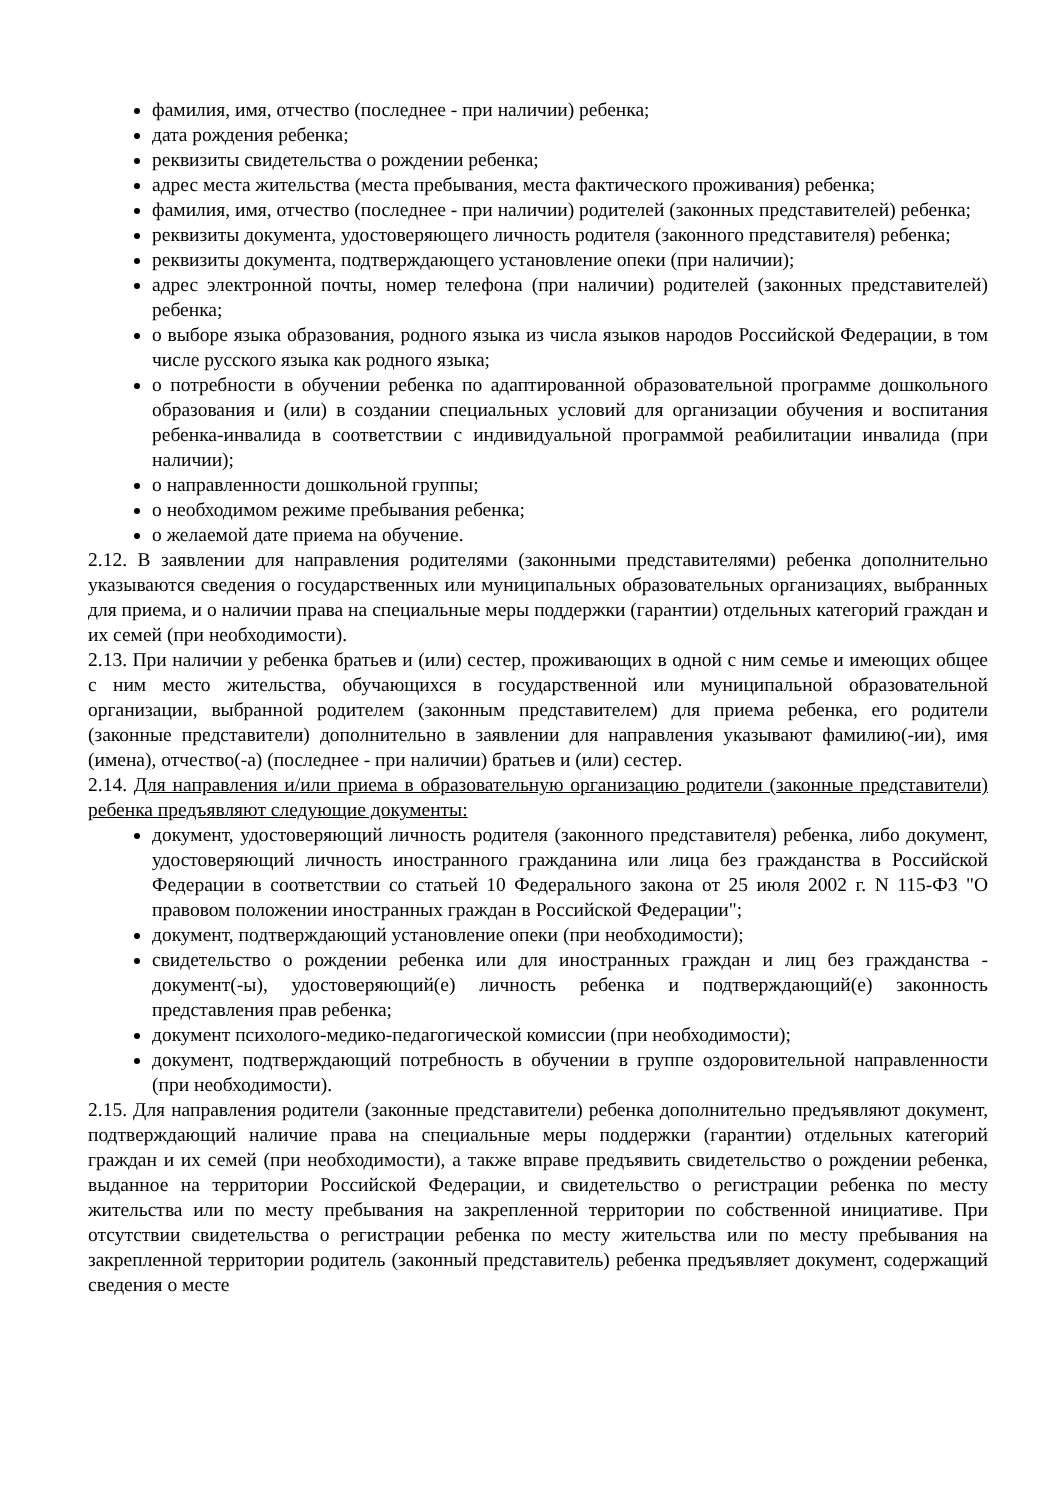фамилия, имя, отчество (последнее - при наличии) ребенка;
дата рождения ребенка;
реквизиты свидетельства о рождении ребенка;
адрес места жительства (места пребывания, места фактического проживания) ребенка;
фамилия, имя, отчество (последнее - при наличии) родителей (законных представителей) ребенка;
реквизиты документа, удостоверяющего личность родителя (законного представителя) ребенка;
реквизиты документа, подтверждающего установление опеки (при наличии);
адрес электронной почты, номер телефона (при наличии) родителей (законных представителей) ребенка;
о выборе языка образования, родного языка из числа языков народов Российской Федерации, в том числе русского языка как родного языка;
о потребности в обучении ребенка по адаптированной образовательной программе дошкольного образования и (или) в создании специальных условий для организации обучения и воспитания ребенка-инвалида в соответствии с индивидуальной программой реабилитации инвалида (при наличии);
о направленности дошкольной группы;
о необходимом режиме пребывания ребенка;
о желаемой дате приема на обучение.
2.12. В заявлении для направления родителями (законными представителями) ребенка дополнительно указываются сведения о государственных или муниципальных образовательных организациях, выбранных для приема, и о наличии права на специальные меры поддержки (гарантии) отдельных категорий граждан и их семей (при необходимости).
2.13. При наличии у ребенка братьев и (или) сестер, проживающих в одной с ним семье и имеющих общее с ним место жительства, обучающихся в государственной или муниципальной образовательной организации, выбранной родителем (законным представителем) для приема ребенка, его родители (законные представители) дополнительно в заявлении для направления указывают фамилию(-ии), имя (имена), отчество(-а) (последнее - при наличии) братьев и (или) сестер.
2.14. Для направления и/или приема в образовательную организацию родители (законные представители) ребенка предъявляют следующие документы:
документ, удостоверяющий личность родителя (законного представителя) ребенка, либо документ, удостоверяющий личность иностранного гражданина или лица без гражданства в Российской Федерации в соответствии со статьей 10 Федерального закона от 25 июля 2002 г. N 115-ФЗ "О правовом положении иностранных граждан в Российской Федерации";
документ, подтверждающий установление опеки (при необходимости);
свидетельство о рождении ребенка или для иностранных граждан и лиц без гражданства - документ(-ы), удостоверяющий(е) личность ребенка и подтверждающий(е) законность представления прав ребенка;
документ психолого-медико-педагогической комиссии (при необходимости);
документ, подтверждающий потребность в обучении в группе оздоровительной направленности (при необходимости).
2.15. Для направления родители (законные представители) ребенка дополнительно предъявляют документ, подтверждающий наличие права на специальные меры поддержки (гарантии) отдельных категорий граждан и их семей (при необходимости), а также вправе предъявить свидетельство о рождении ребенка, выданное на территории Российской Федерации, и свидетельство о регистрации ребенка по месту жительства или по месту пребывания на закрепленной территории по собственной инициативе. При отсутствии свидетельства о регистрации ребенка по месту жительства или по месту пребывания на закрепленной территории родитель (законный представитель) ребенка предъявляет документ, содержащий сведения о месте